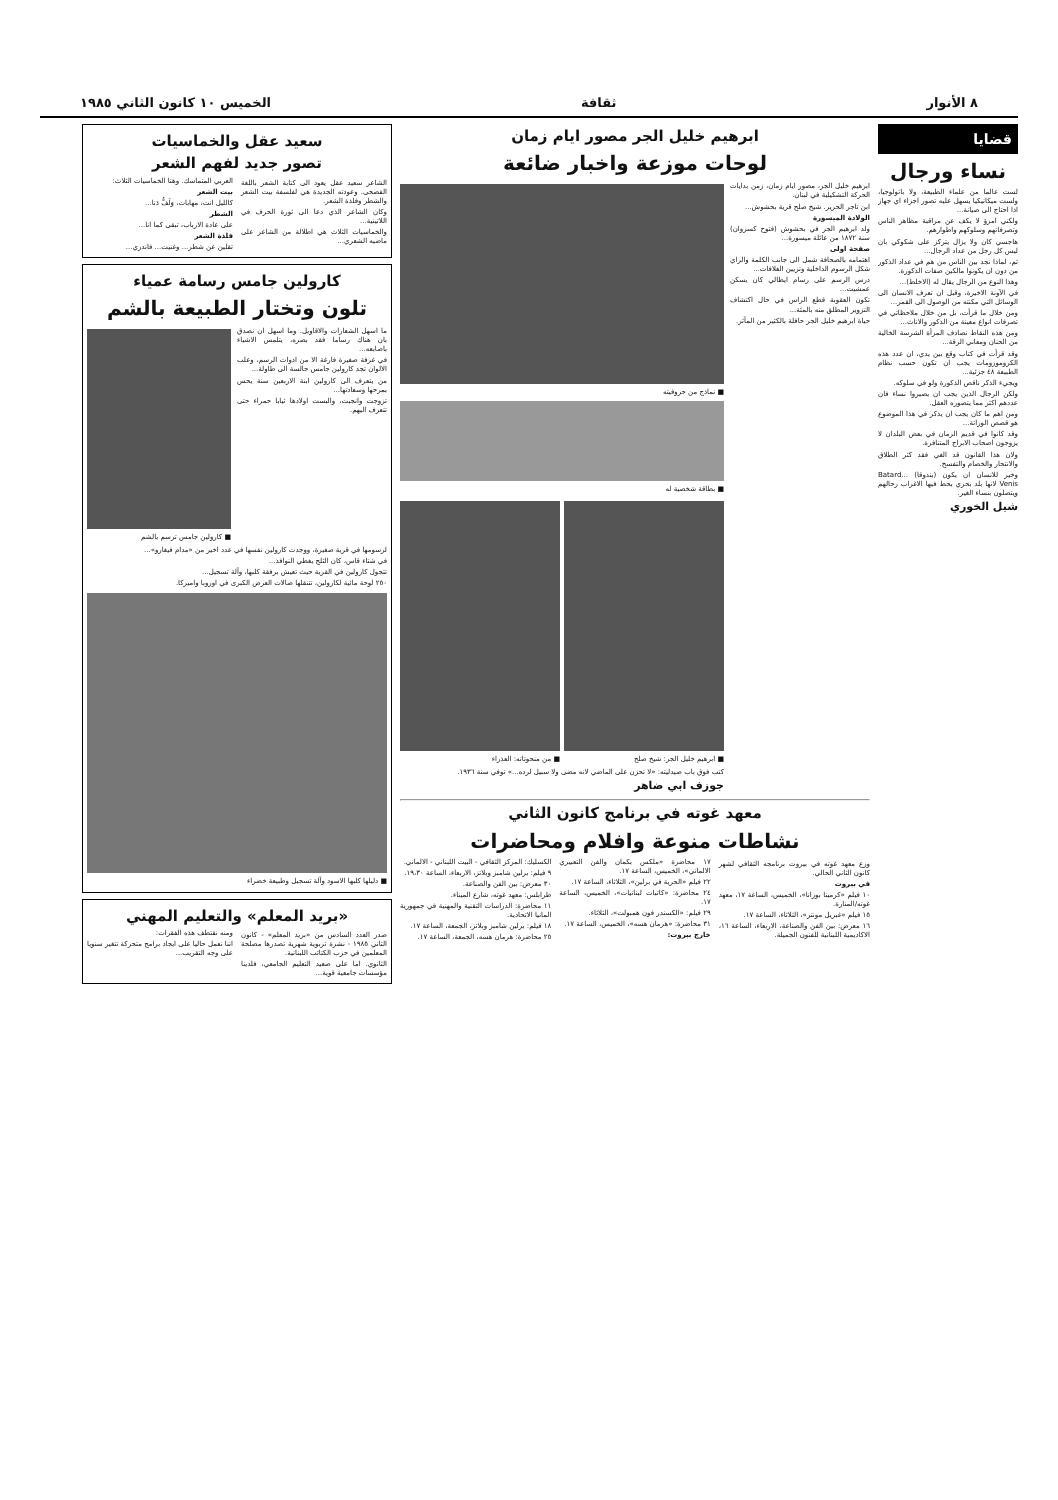٨ الأنوار ثقافة الخميس ١٠ كانون الثاني ١٩٨٥
قضايا
نساء ورجال
لست عالما من علماء الطبيعة، ولا باتولوجيا، ولست ميكانيكيا يسهل عليه تصور اجزاء اي جهاز اذا احتاج الى صيانة...
ولكني امرؤ لا يكف عن مراقبة مظاهر الناس وتصرفاتهم وسلوكهم واطوارهم.
هاجسي كان ولا يزال يتركز على شكوكي بان ليس كل رجل من عداد الرجال...
ثم، لماذا نجد بين الناس من هم في عداد الذكور من دون ان يكونوا مالكين صفات الذكورة.
وهذا النوع من الرجال يقال له (الاخلط)...
في الآونة الاخيرة، وقبل ان تعرف الانسان الى الوسائل التي مكنته من الوصول الى القمر...
ومن خلال ما قرأت، بل من خلال ملاحظاتي في تصرفات انواع معينة من الذكور والاناث...
ومن هذه النقاط نصادف المرأة الشرسة الخالية من الحنان ومعاني الرقة...
وقد قرأت في كتاب وقع بين يدي، ان عدد هذه الكروموزومات يجب ان تكون حسب نظام الطبيعة ٤٨ جزئية...
ويجيء الذكر ناقص الذكورة ولو في سلوكه.
ولكن الرجال الذين يجب ان يصيروا نساء فان عددهم اكثر مما يتصوره العقل.
ومن اهم ما كان يجب ان يذكر في هذا الموضوع هو قصص الوراثة...
وقد كانوا في قديم الزمان في بعض البلدان لا يزوجون اصحاب الابراج المتنافرة.
ولان هذا القانون قد الغي فقد كثر الطلاق والانتحار والخصام والتفسخ.
وخير للانسان ان يكون (بندوقا) Batard... Venis لانها بلد بحري بحط فيها الاغراب رحالهم ويتصلون بنساء الغير.
شبل الخوري
ابرهيم خليل الجر مصور ايام زمان
لوحات موزعة واخبار ضائعة
ابرهيم خليل الجر، مصور ايام زمان، زمن بدايات الحركة التشكيلية في لبنان.
ابن تاجر الحرير. شيخ صلح قرية بحشوش...
الولادة الميسورة
ولد ابرهيم الجر في بحشوش (فتوح كسروان) سنة ١٨٧٢ من عائلة ميسورة...
صفحة اولى
اهتمامه بالصحافة شمل الى جانب الكلمة والراي شكل الرسوم الداخلية وتزيين الغلافات...
درس الرسم على رسام ايطالي كان يسكن عمشيت...
تكون العقوبة قطع الراس في حال اكتشاف التزوير المطلق منه بالمئة...
حياة ابرهيم خليل الجر حافلة بالكثير من المآثر.
■ نماذج من حروفيته
■ بطاقة شخصية له
■ ابرهيم خليل الجر: شيخ صلح ■ من منحوتاته: العذراء
كتب فوق باب صيدليته: «لا تحزن على الماضي لانه مضى ولا سبيل لرده...» توفي سنة ١٩٣٦.
جوزف ابي ضاهر
معهد غوته في برنامج كانون الثاني
نشاطات منوعة وافلام ومحاضرات
وزع معهد غوته في بيروت برنامجه الثقافي لشهر كانون الثاني الحالي.
في بيروت
١٠ فيلم «كرمينا بورانا»، الخميس، الساعة ١٧، معهد غوته/المنارة.
١٥ فيلم «غبريل مونتر»، الثلاثاء، الساعة ١٧.
١٦ معرض: بين الفن والصناعة، الاربعاء، الساعة ١٦، الاكاديمية اللبنانية للفنون الجميلة.
١٧ محاضرة «ملكس بكمان والفن التعبيري الالماني»، الخميس، الساعة ١٧.
٢٢ فيلم «الحرية في برلين»، الثلاثاء، الساعة ١٧.
٢٤ محاضرة: «كاتبات لبنانيات»، الخميس، الساعة ١٧.
٢٩ فيلم: «الكسندر فون همبولت»، الثلاثاء.
٣١ محاضرة: «هرمان هسه»، الخميس، الساعة ١٧.
خارج بيروت:
الكسليك: المركز الثقافي - البيت اللبناني - الالماني.
٩ فيلم: برلين شامبز وبلاتز، الاربعاء، الساعة ١٩،٣٠.
٣٠ معرض: بين الفن والصناعة.
طرابلس: معهد غوته، شارع الميناء.
١١ محاضرة: الدراسات التقنية والمهنية في جمهورية المانيا الاتحادية.
١٨ فيلم: برلين شامبز وبلاتز، الجمعة، الساعة ١٧.
٢٥ محاضرة: هرمان هسه، الجمعة، الساعة ١٧.
سعيد عقل والخماسيات
تصور جديد لفهم الشعر
الشاعر سعيد عقل يعود الى كتابة الشعر باللغة الفصحى. وعودته الجديدة هي لفلسفة بيت الشعر والشطر وفلذة الشعر.
وكان الشاعر الذي دعا الى ثورة الحرف في اللاتينية...
والخماسيات الثلاث هي اطلالة من الشاعر على ماضيه الشعري...
العربي المتماسك. وهنا الخماسيات الثلاث:
بيت الشعر
كالليل انت، مهابات، وَلَفُّ دَنا...
الشطر
على عادة الارباب، تبقى كما انا...
فلذة الشعر
تقلين عن شطر... وغنيت... فاندري...
كارولين جامس رسامة عمياء
تلون وتختار الطبيعة بالشم
ما اسهل الشعارات والاقاويل. وما اسهل ان نصدق بان هناك رساما فقد بصره، يتلمس الاشياء باصابعه...
في غرفة صغيرة فارغة الا من ادوات الرسم، وعلب الالوان تجد كارولين جامس جالسة الى طاولة...
من يتعرف الى كارولين ابنة الاربعين سنة يحس بمرحها وسعادتها...
تزوجت وانجبت، والبست اولادها ثيابا حمراء حتى تتعرف اليهم.
■ كارولين جامس ترسم بالشم
لرسومها في قرية صغيرة، ووجدت كارولين نفسها في عدد اخير من «مدام فيغارو»...
في شتاء قاس، كان الثلج يغطي النوافذ...
تتجول كارولين في القرية حيث تعيش برفقة كلبها، وآلة تسجيل...
٢٥٠ لوحة مائية لكارولين، تتنقلها صالات العرض الكبرى في اوروبا واميركا.
■ دليلها كلبها الاسود وآلة تسجيل وطبيعة خضراء
«بريد المعلم» والتعليم المهني
صدر العدد السادس من «بريد المعلم» - كانون الثاني ١٩٨٥ - نشرة تربوية شهرية تصدرها مصلحة المعلمين في حزب الكتائب اللبنانية.
الثانوي. اما على صعيد التعليم الجامعي، فلدينا مؤسسات جامعية قوية...
ومنه نقتطف هذه الفقرات:
اننا نعمل حاليا على ايجاد برامج متحركة تتغير سنويا على وجه التقريب...